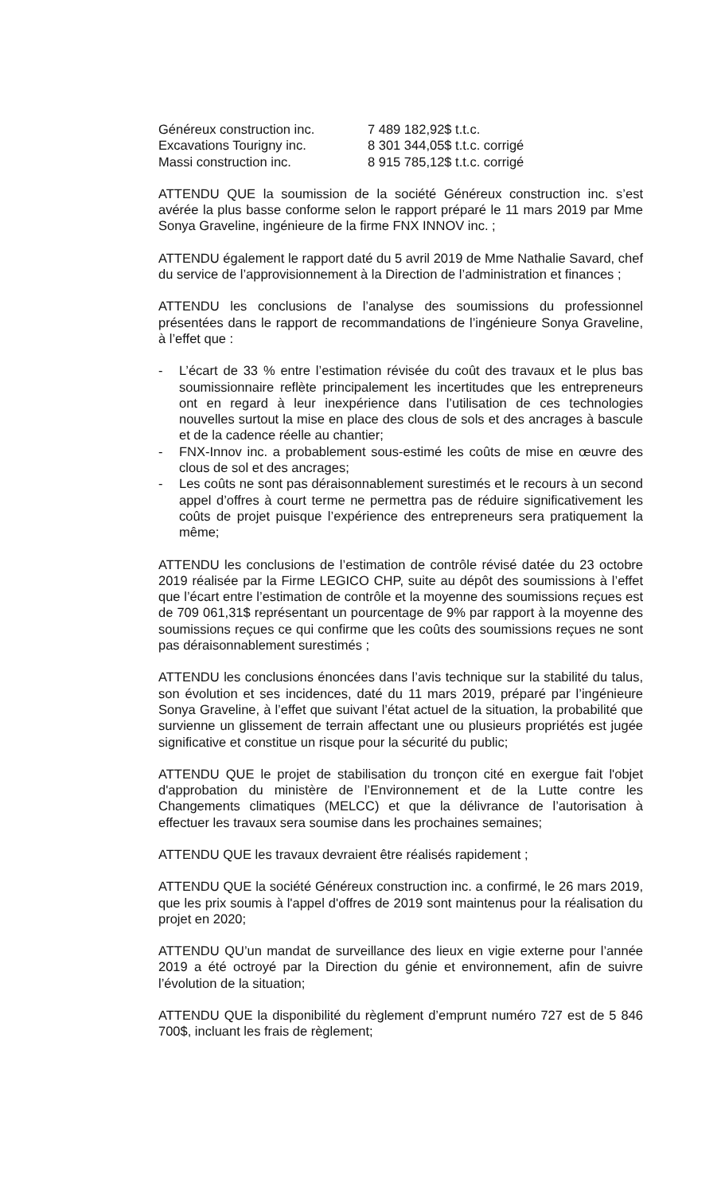| Généreux construction inc. | 7 489 182,92$ t.t.c. |
| Excavations Tourigny inc. | 8 301 344,05$ t.t.c. corrigé |
| Massi construction inc. | 8 915 785,12$ t.t.c. corrigé |
ATTENDU QUE la soumission de la société Généreux construction inc. s’est avérée la plus basse conforme selon le rapport préparé le 11 mars 2019 par Mme Sonya Graveline, ingénieure de la firme FNX INNOV inc. ;
ATTENDU également le rapport daté du 5 avril 2019 de Mme Nathalie Savard, chef du service de l’approvisionnement à la Direction de l’administration et finances ;
ATTENDU les conclusions de l’analyse des soumissions du professionnel présentées dans le rapport de recommandations de l’ingénieure Sonya Graveline, à l’effet que :
- L’écart de 33 % entre l’estimation révisée du coût des travaux et le plus bas soumissionnaire reflète principalement les incertitudes que les entrepreneurs ont en regard à leur inexpérience dans l’utilisation de ces technologies nouvelles surtout la mise en place des clous de sols et des ancrages à bascule et de la cadence réelle au chantier;
- FNX-Innov inc. a probablement sous-estimé les coûts de mise en œuvre des clous de sol et des ancrages;
- Les coûts ne sont pas déraisonnablement surestimés et le recours à un second appel d’offres à court terme ne permettra pas de réduire significativement les coûts de projet puisque l’expérience des entrepreneurs sera pratiquement la même;
ATTENDU les conclusions de l’estimation de contrôle révisé datée du 23 octobre 2019 réalisée par la Firme LEGICO CHP, suite au dépôt des soumissions à l’effet que l’écart entre l’estimation de contrôle et la moyenne des soumissions reçues est de 709 061,31$ représentant un pourcentage de 9% par rapport à la moyenne des soumissions reçues ce qui confirme que les coûts des soumissions reçues ne sont pas déraisonnablement surestimés ;
ATTENDU les conclusions énoncées dans l’avis technique sur la stabilité du talus, son évolution et ses incidences, daté du 11 mars 2019, préparé par l’ingénieure Sonya Graveline, à l’effet que suivant l’état actuel de la situation, la probabilité que survienne un glissement de terrain affectant une ou plusieurs propriétés est jugée significative et constitue un risque pour la sécurité du public;
ATTENDU QUE le projet de stabilisation du tronçon cité en exergue fait l'objet d'approbation du ministère de l’Environnement et de la Lutte contre les Changements climatiques (MELCC) et que la délivrance de l’autorisation à effectuer les travaux sera soumise dans les prochaines semaines;
ATTENDU QUE les travaux devraient être réalisés rapidement ;
ATTENDU QUE la société Généreux construction inc. a confirmé, le 26 mars 2019, que les prix soumis à l'appel d'offres de 2019 sont maintenus pour la réalisation du projet en 2020;
ATTENDU QU’un mandat de surveillance des lieux en vigie externe pour l’année 2019 a été octroyé par la Direction du génie et environnement, afin de suivre l’évolution de la situation;
ATTENDU QUE la disponibilité du règlement d’emprunt numéro 727 est de 5 846 700$, incluant les frais de règlement;